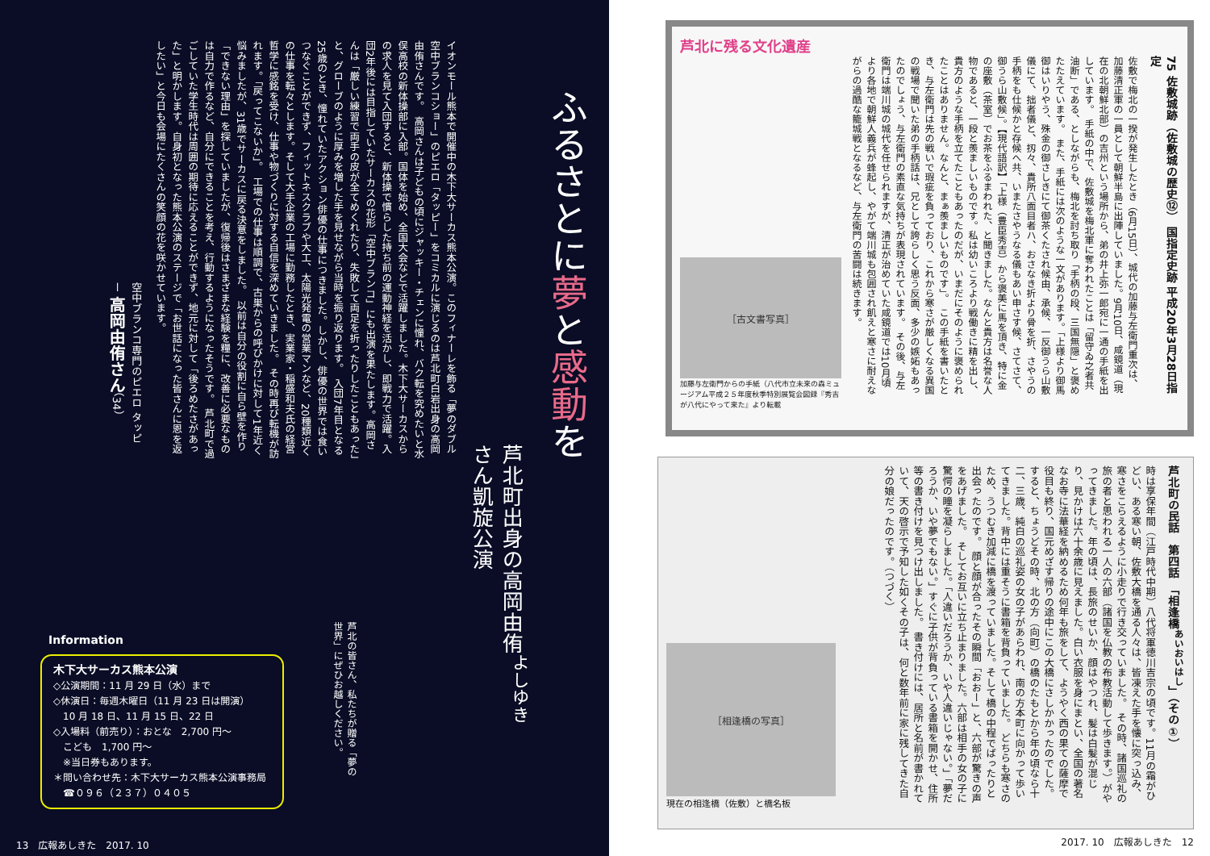ふるさとに夢と感動を
芦北町出身の高岡由侑<sup>よしゆき</sup>さん凱旋公演
イオンモール熊本で開催中の木下大サーカス熊本公演。このフィナーレを飾る「夢のダブル空中ブランコショー」のピエロ「タッピー」をコミカルに演じるのは芦北町白岩出身の高岡由侑さんです。　高岡さんは子どもの頃にジャッキー・チェンに憧れ、バク転を究めたいと水俣高校の新体操部に入部。国体を始め、全国大会などで活躍しました。木下大サーカスからの求人を見て入団すると、新体操で慣らした持ち前の運動神経を活かし、即戦力で活躍。入団2年後には目指していたサーカスの花形「空中ブランコ」にも出演を果たします。高岡さんは「厳しい練習で両手の皮が全てめくれたり、失敗して両足を折ったりしたこともあった」と、グローブのように厚みを増した手を見せながら当時を振り返ります。　入団7年目となる25歳のとき、憧れていたアクション俳優の仕事につきました。しかし、俳優の世界では食いつなぐことができず、フィットネスクラブや大工、太陽光発電の営業マンなど、20種類近くの仕事を転々とします。そして大手企業の工場に勤務したとき、実業家・稲盛和夫氏の経営哲学に感銘を受け、仕事や物づくりに対する自信を深めていきました。　その時再び転機が訪れます。「戻ってこないか」。　工場での仕事は順調で、古巣からの呼びかけに対して1年近く悩みましたが、31歳でサーカスに戻る決意をしました。　以前は自分の役割に自ら壁を作り「できない理由」を探していましたが、復帰後はさまざまな経験を糧に、改善に必要なものは自力で作るなど、自分にできることを考え、行動するようになったそうです。　芦北町で過ごしていた学生時代は周囲の期待に応えることができず、地元に対して「後ろめたさがあった」と明かします。自身初となった熊本公演のステージで「お世話になった皆さんに恩を返したい」と今日も会場にたくさんの笑顔の花を咲かせています。
空中ブランコ専門のピエロ タッピー 高岡由侑さん（34）
芦北の皆さん、私たちが贈る「夢の世界」にぜひお越しください。
Information
木下大サーカス熊本公演
◇公演期間：11 月 29 日（水）まで
◇休演日：毎週木曜日（11 月 23 日は開演）
　10 月 18 日、11 月 15 日、22 日
◇入場料（前売り）：おとな　2,700 円〜
　こども　1,700 円〜
　※当日券もあります。
＊問い合わせ先：木下大サーカス熊本公演事務局
　☎０９６（２３７）０４０５
13　広報あしきた　2017. 10
芦北に残る文化遺産
75 佐敷城跡（佐敷城の歴史⑫） 国指定史跡 平成20年3月28日指定
佐敷で梅北の一揆が発生したとき（6月15日）、城代の加藤与左衛門重次は、加藤清正軍の一員として朝鮮半島に出陣していました。9月10日、咸鏡道（現在の北朝鮮北部）の吉州という場所から、弟の井上弥一郎宛に一通の手紙を出しています。　手紙の中で、佐敷城を梅北軍に奪われたことは「留守ゐ之者共油断」である、としながらも、梅北を討ち取り「手柄の段、三国無隠」と褒めたたえています。　また、手紙には次のような一文があります。「上様より御馬御はいりやう、殊金の御さしきにて御茶くたされ候由、承候、一反御うら山敷儀にて、拙者儀と、扨々、貴所八面目者ハ、おさなき折より骨を折、さやうの手柄をも仕候かと存候へ共、いまたさやうなる儀もあい申さす候、さてさて、御うら山敷候」。【現代語訳】「上様（豊臣秀吉）から褒美に馬を頂き、特に金の座敷（茶室）でお茶をふるまわれた、と聞きました。なんと貴方は名誉な人物であると、一段と羨ましいものです。私は幼いころより戦働きに精を出し、貴方のような手柄を立てたこともあったのだが、いまだにそのように褒められたことはありません。なんと、まぁ羨ましいものです」。　この手紙を書いたとき、与左衛門は先の戦いで瑕疵を負っており、これから寒さが厳しくなる異国の戦場で聞いた弟の手柄話は、兄として誇らしく思う反面、多少の嫉妬もあったのでしょう、与左衛門の素直な気持ちが表現されています。　その後、与左衛門は端川城の城代を任せられますが、清正が治めていた咸鏡道では10月頃より各地で朝鮮人義兵が蜂起し、やがて端川城も包囲され飢えと寒さに耐えながらの過酷な籠城戦となるなど、与左衛門の苦闘は続きます。
［古文書写真］
加藤与左衛門からの手紙（八代市立未来の森ミュージアム平成２５年度秋季特別展覧会図録『秀吉が八代にやって来た』より転載
芦北町の民話　第四話　「相逢橋<sup>あいおいはし</sup>」（その①）
時は享保年間（江戸時代中期）八代将軍徳川吉宗の頃です。11月の霜がひどい、ある寒い朝、佐敷大橋を通る人々は、皆凍えた手を懐に突っ込み、寒さをこらえるように小走りで行き交っていました。　その時、諸国巡礼の旅の者と思われる一人の六部（諸国を仏教の布教活動して歩きます。）がやってきました。年の頃は、長旅のせいか、顔はやつれ、髪は白髪が混じり、見かけは六十余歳に見えました。白い衣服を身にまとい、全国の著名なお寺に法華経を納めるため何年も旅をして、ようやく西の果ての薩摩で役目も終り、国元めざす帰りの途中にこの大橋にさしかかったのでした。　すると、ちょうどその時、北の方（向町）の橋のたもとから年の頃なら十二、三歳、純白の巡礼姿の女の子があらわれ、南の方本町に向かって歩いてきました。背中には重そうに書箱を背負っていました。　どちらも寒さのため、うつむき加減に橋を渡っていました。そして橋の中程でばったりと出会ったのです。　顔と顔が合ったその瞬間「おおー」と、六部が驚きの声をあげました。　そしてお互いに立ち止まりました。六部は相手の女の子に驚愕の瞳を凝らしました。「人違いだろうか、いや人違いじゃない。」「夢だろうか、いや夢でもない。」すぐに子供が背負っている書箱を開かせ、住所等の書き付けを見つけ出しました。　書き付けには、居所と名前が書かれていて、天の啓示で予知した如くその子は、何と数年前に家に残してきた自分の娘だったのです。（つづく）
［相逢橋の写真］
現在の相逢橋（佐敷）と橋名板
2017. 10　広報あしきた　12